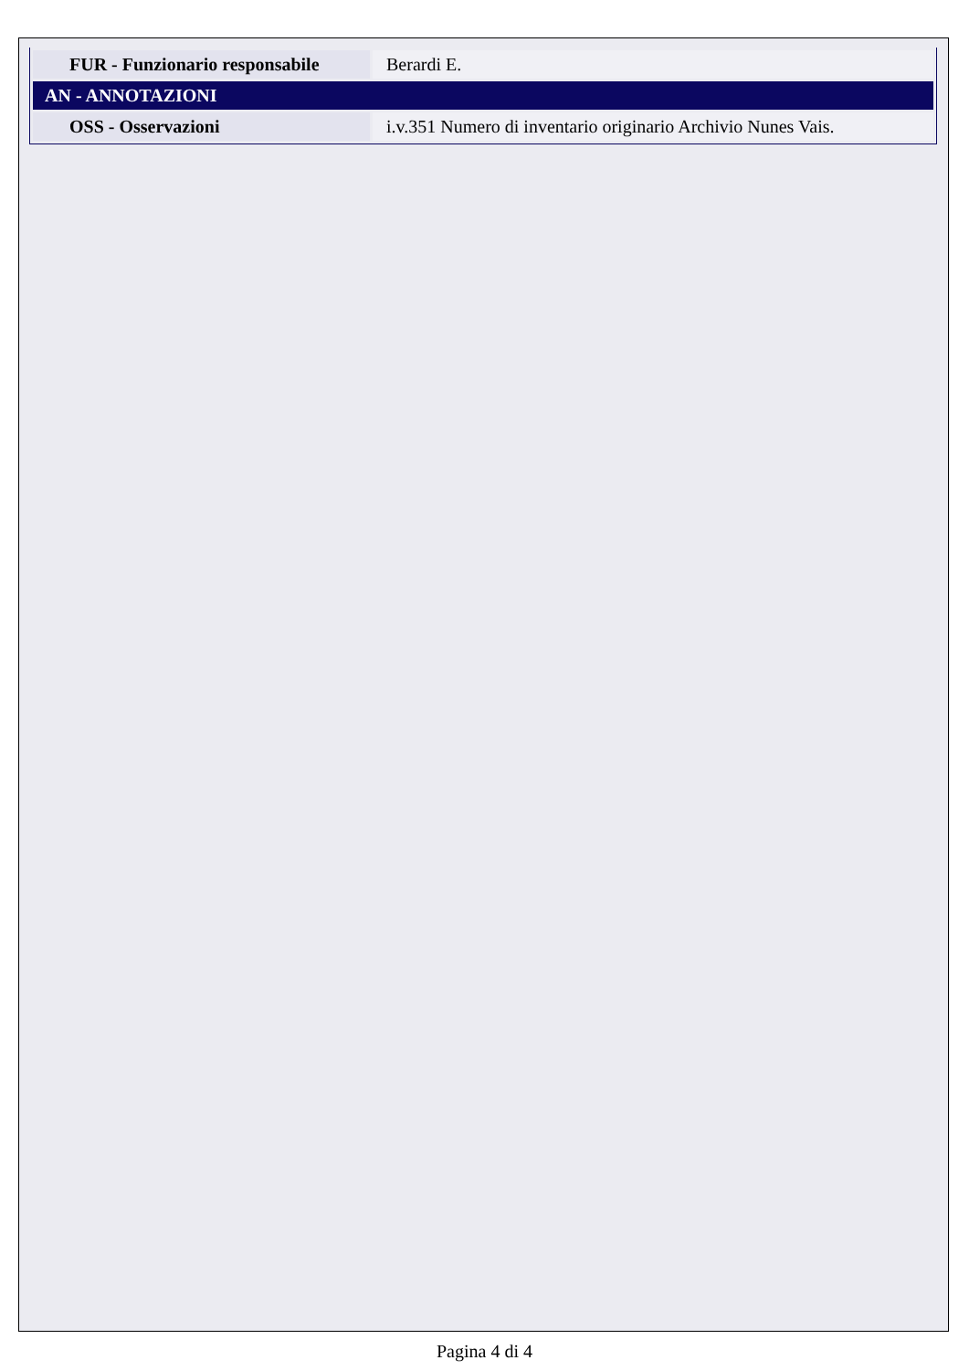| FUR - Funzionario responsabile | Berardi E. |
| AN - ANNOTAZIONI | |
| OSS - Osservazioni | i.v.351 Numero di inventario originario Archivio Nunes Vais. |
Pagina 4 di 4